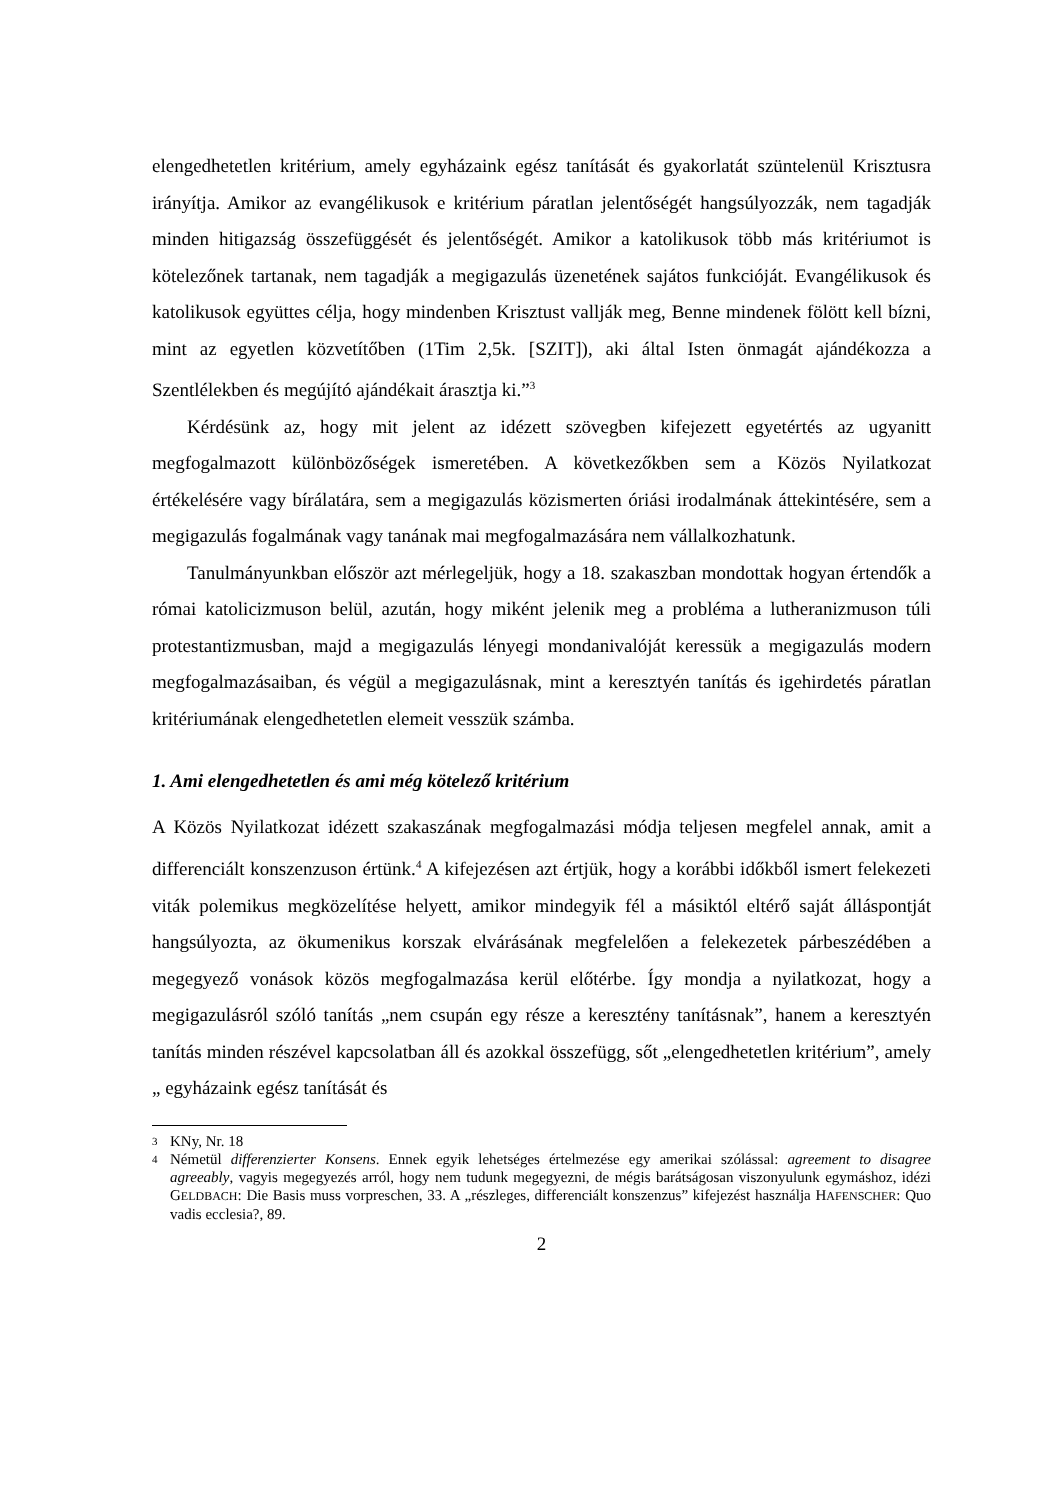elengedhetetlen kritérium, amely egyházaink egész tanítását és gyakorlatát szüntelenül Krisztusra irányítja. Amikor az evangélikusok e kritérium páratlan jelentőségét hangsúlyozzák, nem tagadják minden hitigazság összefüggését és jelentőségét. Amikor a katolikusok több más kritériumot is kötelezőnek tartanak, nem tagadják a megigazulás üzenetének sajátos funkcióját. Evangélikusok és katolikusok együttes célja, hogy mindenben Krisztust vallják meg, Benne mindenek fölött kell bízni, mint az egyetlen közvetítőben (1Tim 2,5k. [SZIT]), aki által Isten önmagát ajándékozza a Szentlélekben és megújító ajándékait árasztja ki.”<sup>3</sup>
Kérdésünk az, hogy mit jelent az idézett szövegben kifejezett egyetértés az ugyanitt megfogalmazott különbözőségek ismeretében. A következőkben sem a Közös Nyilatkozat értékelésére vagy bírálatára, sem a megigazulás közismerten óriási irodalmának áttekintésére, sem a megigazulás fogalmának vagy tanának mai megfogalmazására nem vállalkozhatunk.
Tanulmányunkban először azt mérlegeljük, hogy a 18. szakaszban mondottak hogyan értendők a római katolicizmuson belül, azután, hogy miként jelenik meg a probléma a lutheranizmuson túli protestantizmusban, majd a megigazulás lényegi mondanivalóját keressük a megigazulás modern megfogalmazásaiban, és végül a megigazulásnak, mint a keresztyén tanítás és igehirdetés páratlan kritériumának elengedhetetlen elemeit vesszük számba.
1. Ami elengedhetetlen és ami még kötelező kritérium
A Közös Nyilatkozat idézett szakaszának megfogalmazási módja teljesen megfelel annak, amit a differenciált konszenzuson értünk.<sup>4</sup> A kifejezésen azt értjük, hogy a korábbi időkből ismert felekezeti viták polemikus megközelítése helyett, amikor mindegyik fél a másiktól eltérő saját álláspontját hangsúlyozta, az ökumenikus korszak elvárásának megfelelően a felekezetek párbeszédében a megegyező vonások közös megfogalmazása kerül előtérbe. Így mondja a nyilatkozat, hogy a megigazulásról szóló tanítás „nem csupán egy része a keresztény tanításnak”, hanem a keresztyén tanítás minden részével kapcsolatban áll és azokkal összefügg, sőt „elengedhetetlen kritérium”, amely „ egyházaink egész tanítását és
3 KNy, Nr. 18
4 Németül differenzierter Konsens. Ennek egyik lehetséges értelmezése egy amerikai szólással: agreement to disagree agreeably, vagyis megegyezés arról, hogy nem tudunk megegyezni, de mégis barátságosan viszonyulunk egymáshoz, idézi GELDBACH: Die Basis muss vorpreschen, 33. A „részleges, differenciált konszenzus” kifejezést használja HAFENSCHER: Quo vadis ecclesia?, 89.
2